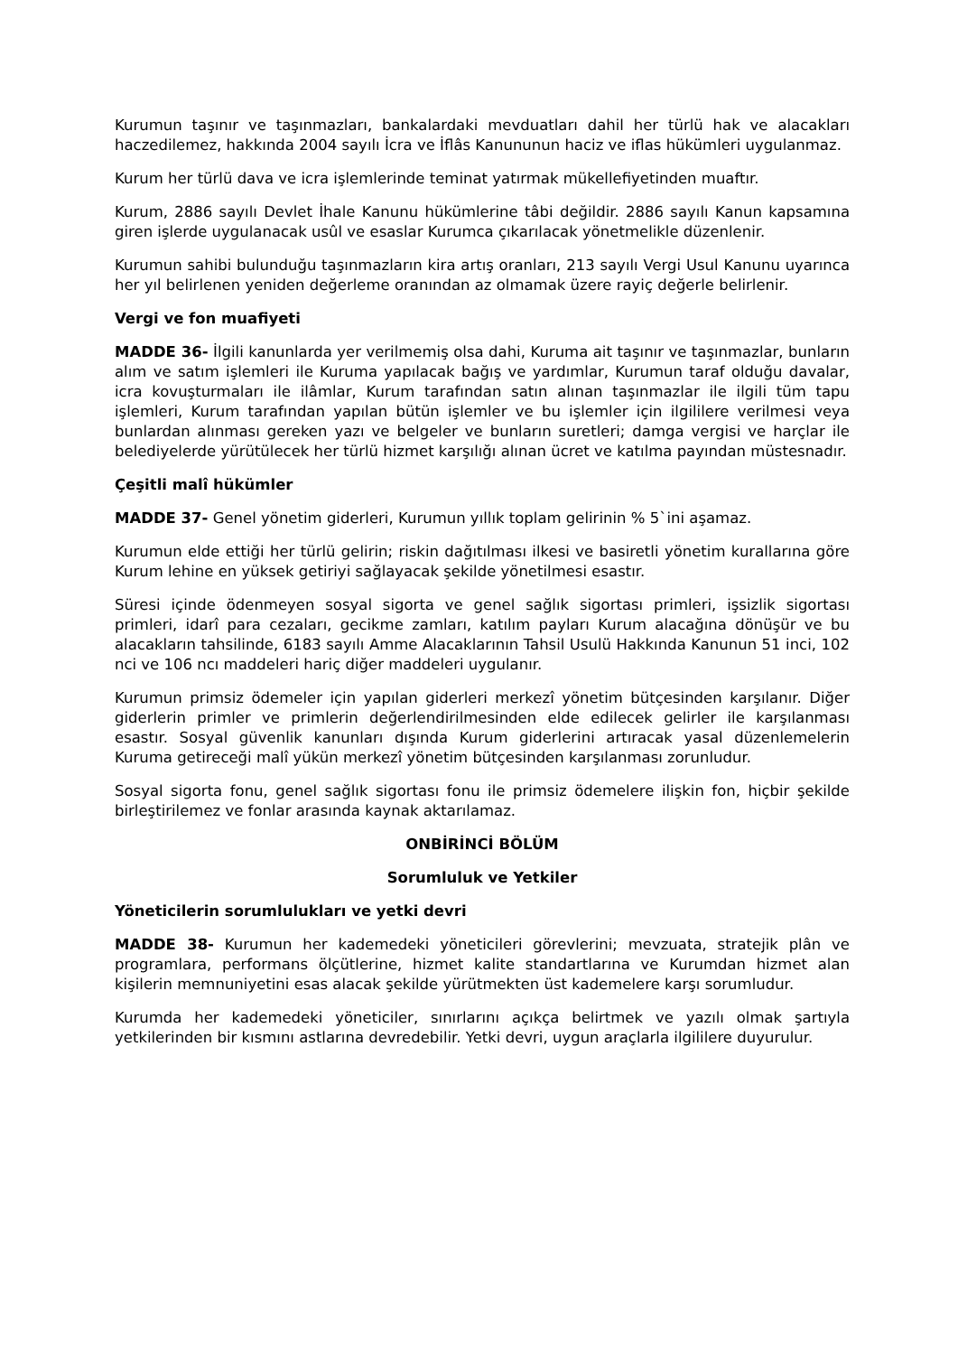Kurumun taşınır ve taşınmazları, bankalardaki mevduatları dahil her türlü hak ve alacakları haczedilemez, hakkında 2004 sayılı İcra ve İflâs Kanununun haciz ve iflas hükümleri uygulanmaz.
Kurum her türlü dava ve icra işlemlerinde teminat yatırmak mükellefiyetinden muaftır.
Kurum, 2886 sayılı Devlet İhale Kanunu hükümlerine tâbi değildir. 2886 sayılı Kanun kapsamına giren işlerde uygulanacak usûl ve esaslar Kurumca çıkarılacak yönetmelikle düzenlenir.
Kurumun sahibi bulunduğu taşınmazların kira artış oranları, 213 sayılı Vergi Usul Kanunu uyarınca her yıl belirlenen yeniden değerleme oranından az olmamak üzere rayiç değerle belirlenir.
Vergi ve fon muafiyeti
MADDE 36- İlgili kanunlarda yer verilmemiş olsa dahi, Kuruma ait taşınır ve taşınmazlar, bunların alım ve satım işlemleri ile Kuruma yapılacak bağış ve yardımlar, Kurumun taraf olduğu davalar, icra kovuşturmaları ile ilâmlar, Kurum tarafından satın alınan taşınmazlar ile ilgili tüm tapu işlemleri, Kurum tarafından yapılan bütün işlemler ve bu işlemler için ilgililere verilmesi veya bunlardan alınması gereken yazı ve belgeler ve bunların suretleri; damga vergisi ve harçlar ile belediyelerde yürütülecek her türlü hizmet karşılığı alınan ücret ve katılma payından müstesnadır.
Çeşitli malî hükümler
MADDE 37- Genel yönetim giderleri, Kurumun yıllık toplam gelirinin % 5`ini aşamaz.
Kurumun elde ettiği her türlü gelirin; riskin dağıtılması ilkesi ve basiretli yönetim kurallarına göre Kurum lehine en yüksek getiriyi sağlayacak şekilde yönetilmesi esastır.
Süresi içinde ödenmeyen sosyal sigorta ve genel sağlık sigortası primleri, işsizlik sigortası primleri, idarî para cezaları, gecikme zamları, katılım payları Kurum alacağına dönüşür ve bu alacakların tahsilinde, 6183 sayılı Amme Alacaklarının Tahsil Usulü Hakkında Kanunun 51 inci, 102 nci ve 106 ncı maddeleri hariç diğer maddeleri uygulanır.
Kurumun primsiz ödemeler için yapılan giderleri merkezî yönetim bütçesinden karşılanır. Diğer giderlerin primler ve primlerin değerlendirilmesinden elde edilecek gelirler ile karşılanması esastır. Sosyal güvenlik kanunları dışında Kurum giderlerini artıracak yasal düzenlemelerin Kuruma getireceği malî yükün merkezî yönetim bütçesinden karşılanması zorunludur.
Sosyal sigorta fonu, genel sağlık sigortası fonu ile primsiz ödemelere ilişkin fon, hiçbir şekilde birleştirilemez ve fonlar arasında kaynak aktarılamaz.
ONBİRİNCİ BÖLÜM
Sorumluluk ve Yetkiler
Yöneticilerin sorumlulukları ve yetki devri
MADDE 38- Kurumun her kademedeki yöneticileri görevlerini; mevzuata, stratejik plân ve programlara, performans ölçütlerine, hizmet kalite standartlarına ve Kurumdan hizmet alan kişilerin memnuniyetini esas alacak şekilde yürütmekten üst kademelere karşı sorumludur.
Kurumda her kademedeki yöneticiler, sınırlarını açıkça belirtmek ve yazılı olmak şartıyla yetkilerinden bir kısmını astlarına devredebilir. Yetki devri, uygun araçlarla ilgililere duyurulur.